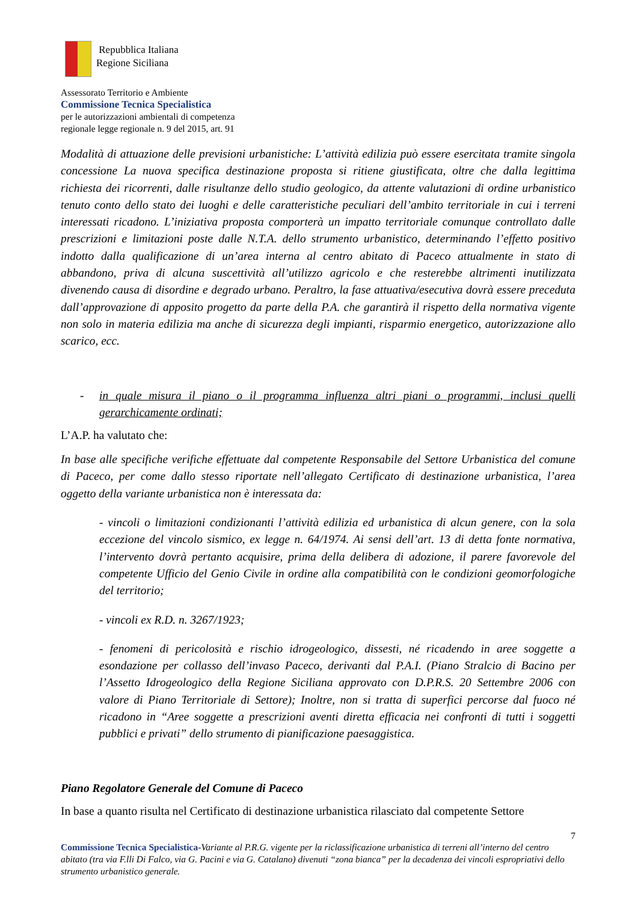Repubblica Italiana
Regione Siciliana
Assessorato Territorio e Ambiente
Commissione Tecnica Specialistica
per le autorizzazioni ambientali di competenza
regionale legge regionale n. 9 del 2015, art. 91
Modalità di attuazione delle previsioni urbanistiche: L’attività edilizia può essere esercitata tramite singola concessione La nuova specifica destinazione proposta si ritiene giustificata, oltre che dalla legittima richiesta dei ricorrenti, dalle risultanze dello studio geologico, da attente valutazioni di ordine urbanistico tenuto conto dello stato dei luoghi e delle caratteristiche peculiari dell’ambito territoriale in cui i terreni interessati ricadono. L’iniziativa proposta comporterà un impatto territoriale comunque controllato dalle prescrizioni e limitazioni poste dalle N.T.A. dello strumento urbanistico, determinando l’effetto positivo indotto dalla qualificazione di un’area interna al centro abitato di Paceco attualmente in stato di abbandono, priva di alcuna suscettività all’utilizzo agricolo e che resterebbe altrimenti inutilizzata divenendo causa di disordine e degrado urbano. Peraltro, la fase attuativa/esecutiva dovrà essere preceduta dall’approvazione di apposito progetto da parte della P.A. che garantirà il rispetto della normativa vigente non solo in materia edilizia ma anche di sicurezza degli impianti, risparmio energetico, autorizzazione allo scarico, ecc.
- in quale misura il piano o il programma influenza altri piani o programmi, inclusi quelli gerarchicamente ordinati;
L’A.P. ha valutato che:
In base alle specifiche verifiche effettuate dal competente Responsabile del Settore Urbanistica del comune di Paceco, per come dallo stesso riportate nell’allegato Certificato di destinazione urbanistica, l’area oggetto della variante urbanistica non è interessata da:
- vincoli o limitazioni condizionanti l’attività edilizia ed urbanistica di alcun genere, con la sola eccezione del vincolo sismico, ex legge n. 64/1974. Ai sensi dell’art. 13 di detta fonte normativa, l’intervento dovrà pertanto acquisire, prima della delibera di adozione, il parere favorevole del competente Ufficio del Genio Civile in ordine alla compatibilità con le condizioni geomorfologiche del territorio;
- vincoli ex R.D. n. 3267/1923;
- fenomeni di pericolosità e rischio idrogeologico, dissesti, né ricadendo in aree soggette a esondazione per collasso dell’invaso Paceco, derivanti dal P.A.I. (Piano Stralcio di Bacino per l’Assetto Idrogeologico della Regione Siciliana approvato con D.P.R.S. 20 Settembre 2006 con valore di Piano Territoriale di Settore); Inoltre, non si tratta di superfici percorse dal fuoco né ricadono in “Aree soggette a prescrizioni aventi diretta efficacia nei confronti di tutti i soggetti pubblici e privati” dello strumento di pianificazione paesaggistica.
Piano Regolatore Generale del Comune di Paceco
In base a quanto risulta nel Certificato di destinazione urbanistica rilasciato dal competente Settore
7
Commissione Tecnica Specialistica-Variante al P.R.G. vigente per la riclassificazione urbanistica di terreni all’interno del centro abitato (tra via F.lli Di Falco, via G. Pacini e via G. Catalano) divenuti “zona bianca” per la decadenza dei vincoli espropriativi dello strumento urbanistico generale.